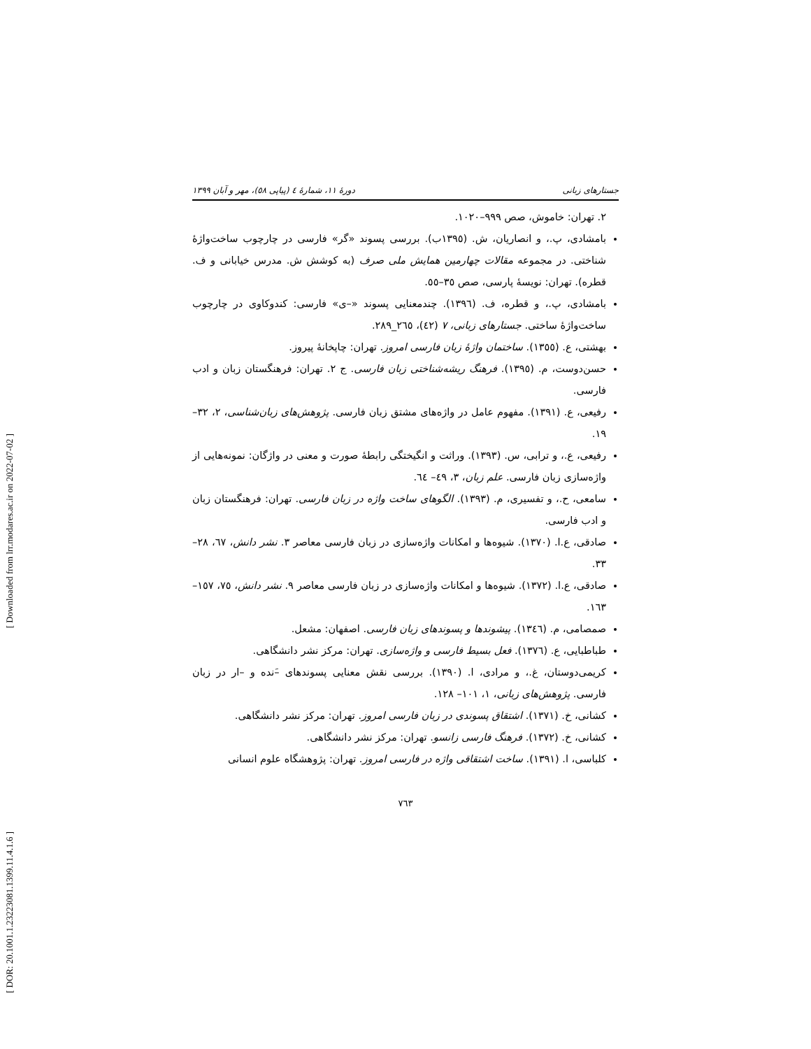[ Downloaded from lrr.modares.ac.ir on 2022-07-02 ]
[ DOR: 20.1001.1.23223081.1399.11.4.1.6 ]
جستارهای زبانی دورۀ ۱۱، شمارۀ ٤ (پیاپی ٥٨)، مهر و آبان ۱۳۹۹
۲. تهران: خاموش، صص ۹۹۹–۱۰۲۰.
بامشادی، پ.، و انصاریان، ش. (۱۳۹٥ب). بررسی پسوند «گر» فارسی در چارچوب ساخت‌واژۀ شناختی. در مجموعه مقالات چهارمین همایش ملی صرف (به کوشش ش. مدرس خیابانی و ف. قطره). تهران: نویسۀ پارسی، صص ۳٥–٥٥.
بامشادی، پ.، و قطره، ف. (۱۳۹٦). چندمعنایی پسوند «–ی» فارسی: کندوکاوی در چارچوب ساخت‌واژۀ ساختی. جستارهای زبانی، ۷ (٤۲)، ۲٦٥_۲۸۹.
بهشتی، ع. (۱۳٥٥). ساختمان واژۀ زبان فارسی امروز. تهران: چاپخانۀ پیروز.
حسن‌دوست، م. (۱۳۹٥). فرهنگ ریشه‌شناختی زبان فارسی. ج ۲. تهران: فرهنگستان زبان و ادب فارسی.
رفیعی، ع. (۱۳۹۱). مفهوم عامل در واژه‌های مشتق زبان فارسی. پژوهش‌های زبان‌شناسی، ۲، ۳۲–۱۹.
رفیعی، ع.، و ترابی، س. (۱۳۹۳). وراثت و انگیختگی رابطۀ صورت و معنی در واژگان: نمونه‌هایی از واژه‌سازی زبان فارسی. علم زبان، ۳، ٤۹– ٦٤.
سامعی، ح.، و تفسیری، م. (۱۳۹۳). الگوهای ساخت واژه در زبان فارسی. تهران: فرهنگستان زبان و ادب فارسی.
صادقی، ع.ا. (۱۳۷۰). شیوه‌ها و امکانات واژه‌سازی در زبان فارسی معاصر ۳. نشر دانش، ٦۷، ۲۸–۳۳.
صادقی، ع.ا. (۱۳۷۲). شیوه‌ها و امکانات واژه‌سازی در زبان فارسی معاصر ۹. نشر دانش، ۷٥، ۱٥۷– ۱٦۳.
صمصامی، م. (۱۳٤٦). پیشوندها و پسوندهای زبان فارسی. اصفهان: مشعل.
طباطبایی، ع. (۱۳۷٦). فعل بسیط فارسی و واژه‌سازی. تهران: مرکز نشر دانشگاهی.
کریمی‌دوستان، غ.، و مرادی، ا. (۱۳۹۰). بررسی نقش معنایی پسوندهای –َنده و –ار در زبان فارسی. پژوهش‌های زبانی، ۱، ۱۰۱– ۱۲۸.
کشانی، خ. (۱۳۷۱). اشتقاق پسوندی در زبان فارسی امروز. تهران: مرکز نشر دانشگاهی.
کشانی، خ. (۱۳۷۲). فرهنگ فارسی زانسو. تهران: مرکز نشر دانشگاهی.
کلباسی، ا. (۱۳۹۱). ساخت اشتقاقی واژه در فارسی امروز. تهران: پژوهشگاه علوم انسانی
۷٦۳